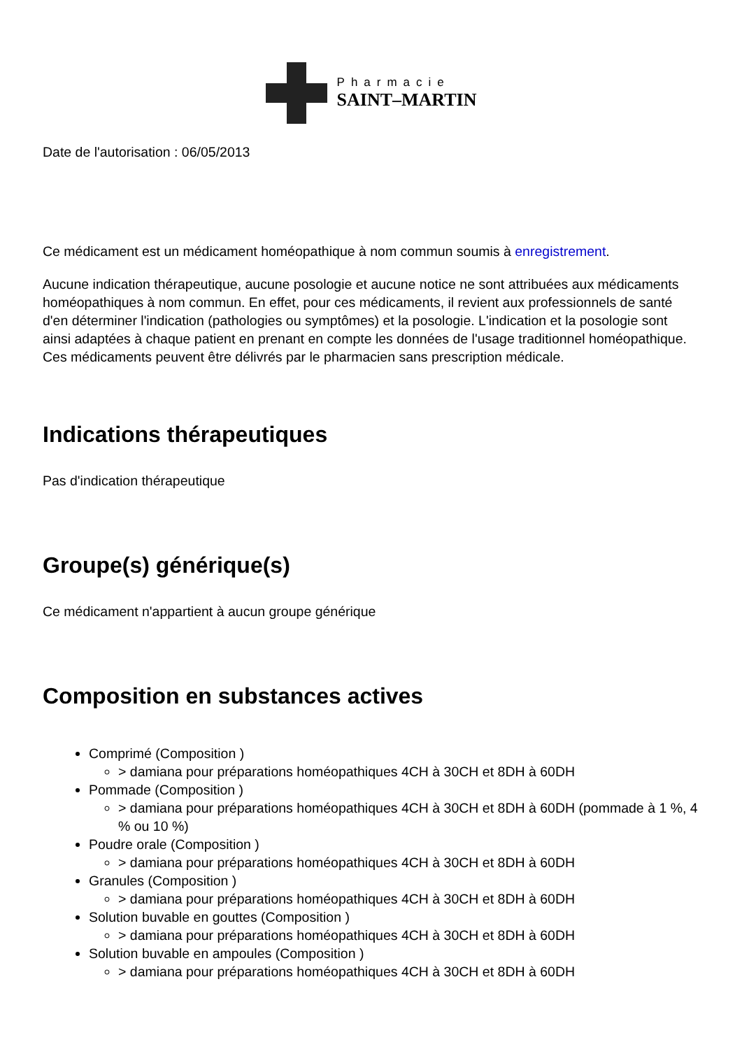Pharmacie
SAINT–MARTIN
Date de l'autorisation : 06/05/2013
Ce médicament est un médicament homéopathique à nom commun soumis à enregistrement.
Aucune indication thérapeutique, aucune posologie et aucune notice ne sont attribuées aux médicaments homéopathiques à nom commun. En effet, pour ces médicaments, il revient aux professionnels de santé d'en déterminer l'indication (pathologies ou symptômes) et la posologie. L'indication et la posologie sont ainsi adaptées à chaque patient en prenant en compte les données de l'usage traditionnel homéopathique. Ces médicaments peuvent être délivrés par le pharmacien sans prescription médicale.
Indications thérapeutiques
Pas d'indication thérapeutique
Groupe(s) générique(s)
Ce médicament n'appartient à aucun groupe générique
Composition en substances actives
Comprimé (Composition )
> damiana pour préparations homéopathiques 4CH à 30CH et 8DH à 60DH
Pommade (Composition )
> damiana pour préparations homéopathiques 4CH à 30CH et 8DH à 60DH (pommade à 1 %, 4 % ou 10 %)
Poudre orale (Composition )
> damiana pour préparations homéopathiques 4CH à 30CH et 8DH à 60DH
Granules (Composition )
> damiana pour préparations homéopathiques 4CH à 30CH et 8DH à 60DH
Solution buvable en gouttes (Composition )
> damiana pour préparations homéopathiques 4CH à 30CH et 8DH à 60DH
Solution buvable en ampoules (Composition )
> damiana pour préparations homéopathiques 4CH à 30CH et 8DH à 60DH